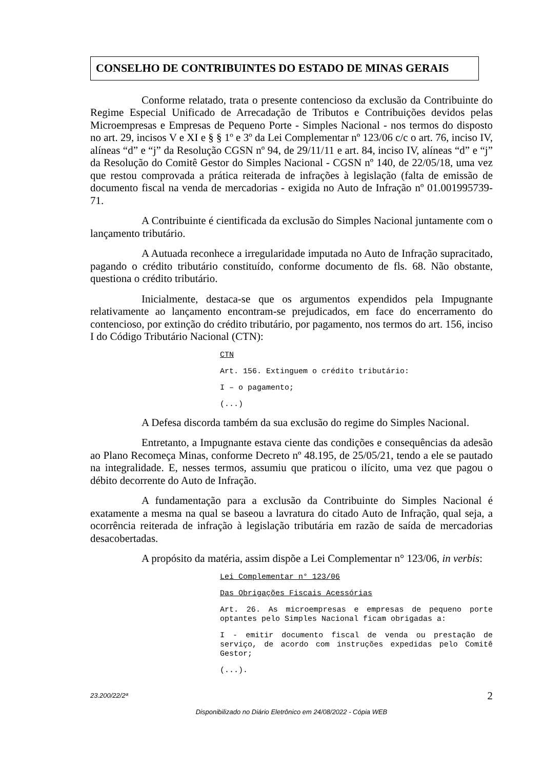CONSELHO DE CONTRIBUINTES DO ESTADO DE MINAS GERAIS
Conforme relatado, trata o presente contencioso da exclusão da Contribuinte do Regime Especial Unificado de Arrecadação de Tributos e Contribuições devidos pelas Microempresas e Empresas de Pequeno Porte - Simples Nacional - nos termos do disposto no art. 29, incisos V e XI e § § 1º e 3º da Lei Complementar nº 123/06 c/c o art. 76, inciso IV, alíneas “d” e “j” da Resolução CGSN nº 94, de 29/11/11 e art. 84, inciso IV, alíneas “d” e “j” da Resolução do Comitê Gestor do Simples Nacional - CGSN nº 140, de 22/05/18, uma vez que restou comprovada a prática reiterada de infrações à legislação (falta de emissão de documento fiscal na venda de mercadorias - exigida no Auto de Infração nº 01.001995739-71.
A Contribuinte é cientificada da exclusão do Simples Nacional juntamente com o lançamento tributário.
A Autuada reconhece a irregularidade imputada no Auto de Infração supracitado, pagando o crédito tributário constituído, conforme documento de fls. 68. Não obstante, questiona o crédito tributário.
Inicialmente, destaca-se que os argumentos expendidos pela Impugnante relativamente ao lançamento encontram-se prejudicados, em face do encerramento do contencioso, por extinção do crédito tributário, por pagamento, nos termos do art. 156, inciso I do Código Tributário Nacional (CTN):
CTN
Art. 156. Extinguem o crédito tributário:
I – o pagamento;
(...)
A Defesa discorda também da sua exclusão do regime do Simples Nacional.
Entretanto, a Impugnante estava ciente das condições e consequências da adesão ao Plano Recomeça Minas, conforme Decreto nº 48.195, de 25/05/21, tendo a ele se pautado na integralidade. E, nesses termos, assumiu que praticou o ilícito, uma vez que pagou o débito decorrente do Auto de Infração.
A fundamentação para a exclusão da Contribuinte do Simples Nacional é exatamente a mesma na qual se baseou a lavratura do citado Auto de Infração, qual seja, a ocorrência reiterada de infração à legislação tributária em razão de saída de mercadorias desacobertadas.
A propósito da matéria, assim dispõe a Lei Complementar n° 123/06, in verbis:
Lei Complementar n° 123/06
Das Obrigações Fiscais Acessórias
Art. 26. As microempresas e empresas de pequeno porte optantes pelo Simples Nacional ficam obrigadas a:
I - emitir documento fiscal de venda ou prestação de serviço, de acordo com instruções expedidas pelo Comitê Gestor;
(...).
23.200/22/2ª 2
Disponibilizado no Diário Eletrônico em 24/08/2022 - Cópia WEB